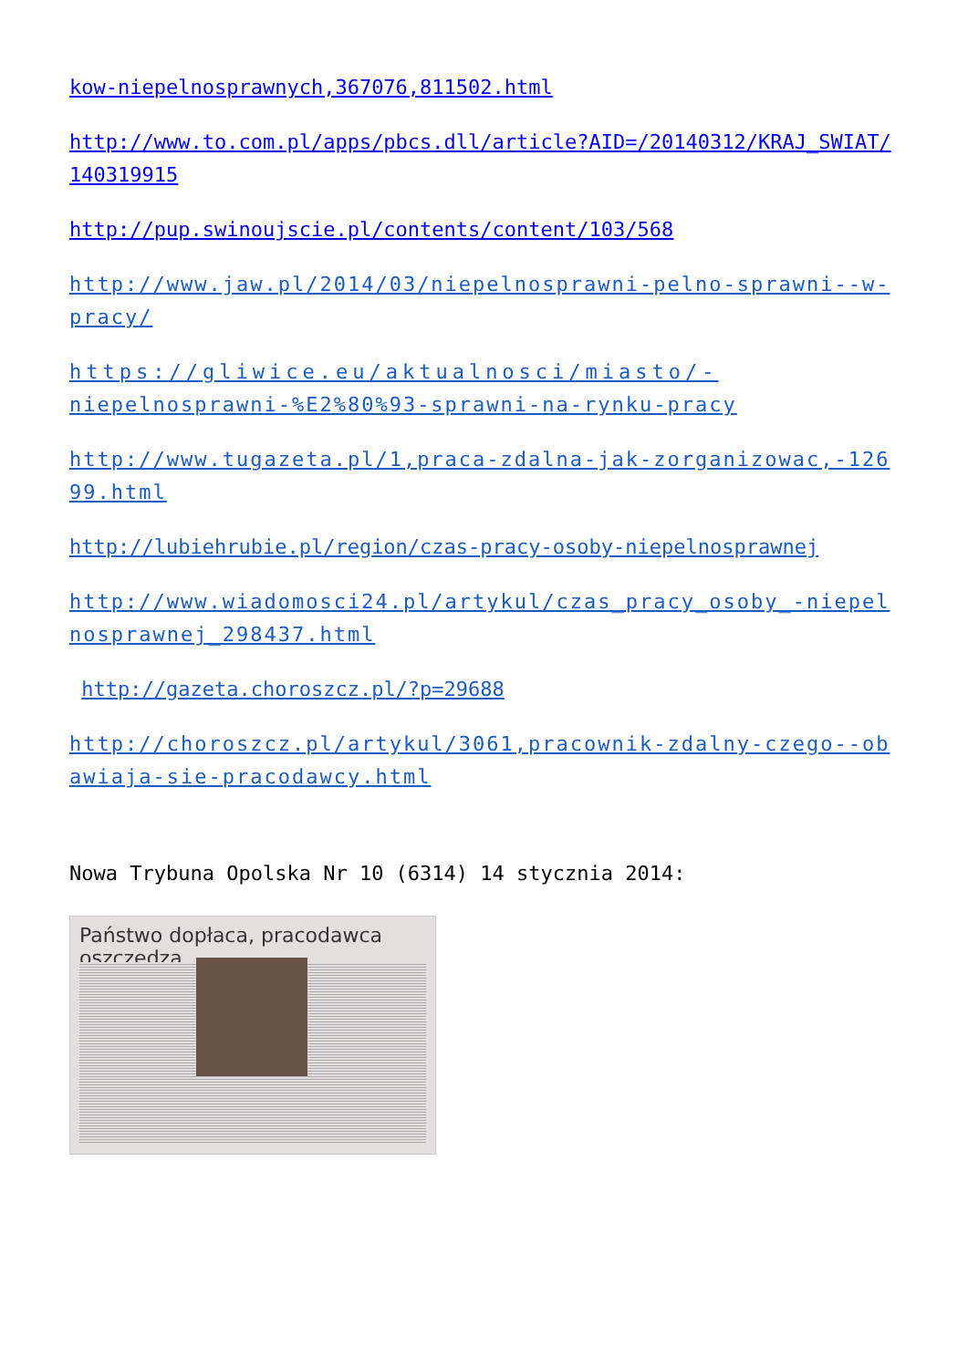kow-niepelnosprawnych,367076,811502.html
http://www.to.com.pl/apps/pbcs.dll/article?AID=/20140312/KRAJ_SWIAT/140319915
http://pup.swinoujscie.pl/contents/content/103/568
http://www.jaw.pl/2014/03/niepelnosprawni-pelno-sprawni--w-pracy/
https://gliwice.eu/aktualnosci/miasto/-
niepelnosprawni-%E2%80%93-sprawni-na-rynku-pracy
http://www.tugazeta.pl/1,praca-zdalna-jak-zorganizowac,-12699.html
http://lubiehrubie.pl/region/czas-pracy-osoby-niepelnosprawnej
http://www.wiadomosci24.pl/artykul/czas_pracy_osoby_-niepelnosprawnej_298437.html
http://gazeta.choroszcz.pl/?p=29688
http://choroszcz.pl/artykul/3061,pracownik-zdalny-czego--obawiaja-sie-pracodawcy.html
Nowa Trybuna Opolska Nr 10 (6314) 14 stycznia 2014:
Państwo dopłaca, pracodawca oszczędza